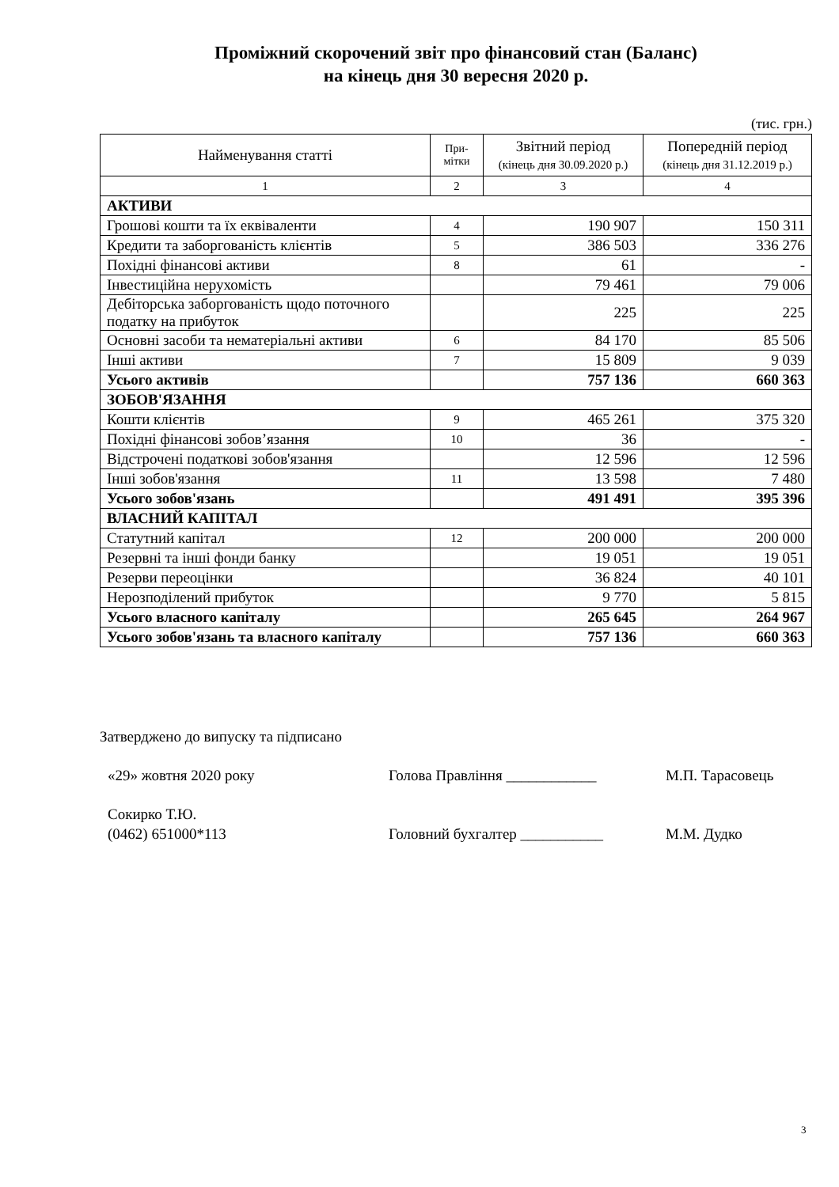Проміжний скорочений звіт про фінансовий стан (Баланс)
на кінець дня 30 вересня 2020 р.
(тис. грн.)
| Найменування статті | При- мітки | Звітний період (кінець дня 30.09.2020 р.) | Попередній період (кінець дня 31.12.2019 р.) |
| --- | --- | --- | --- |
| 1 | 2 | 3 | 4 |
| АКТИВИ | | | |
| Грошові кошти та їх еквіваленти | 4 | 190 907 | 150 311 |
| Кредити та заборгованість клієнтів | 5 | 386 503 | 336 276 |
| Похідні фінансові активи | 8 | 61 | - |
| Інвестиційна нерухомість | | 79 461 | 79 006 |
| Дебіторська заборгованість щодо поточного податку на прибуток | | 225 | 225 |
| Основні засоби та нематеріальні активи | 6 | 84 170 | 85 506 |
| Інші активи | 7 | 15 809 | 9 039 |
| Усього активів | | 757 136 | 660 363 |
| ЗОБОВ'ЯЗАННЯ | | | |
| Кошти клієнтів | 9 | 465 261 | 375 320 |
| Похідні фінансові зобов’язання | 10 | 36 | - |
| Відстрочені податкові зобов'язання | | 12 596 | 12 596 |
| Інші зобов'язання | 11 | 13 598 | 7 480 |
| Усього зобов'язань | | 491 491 | 395 396 |
| ВЛАСНИЙ КАПІТАЛ | | | |
| Статутний капітал | 12 | 200 000 | 200 000 |
| Резервні та інші фонди банку | | 19 051 | 19 051 |
| Резерви переоцінки | | 36 824 | 40 101 |
| Нерозподілений прибуток | | 9 770 | 5 815 |
| Усього власного капіталу | | 265 645 | 264 967 |
| Усього зобов'язань та власного капіталу | | 757 136 | 660 363 |
Затверджено до випуску та підписано
«29» жовтня 2020 року Голова Правління ____________ М.П. Тарасовець
Сокирко Т.Ю.
(0462) 651000*113
Головний бухгалтер ___________ М.М. Дудко
3